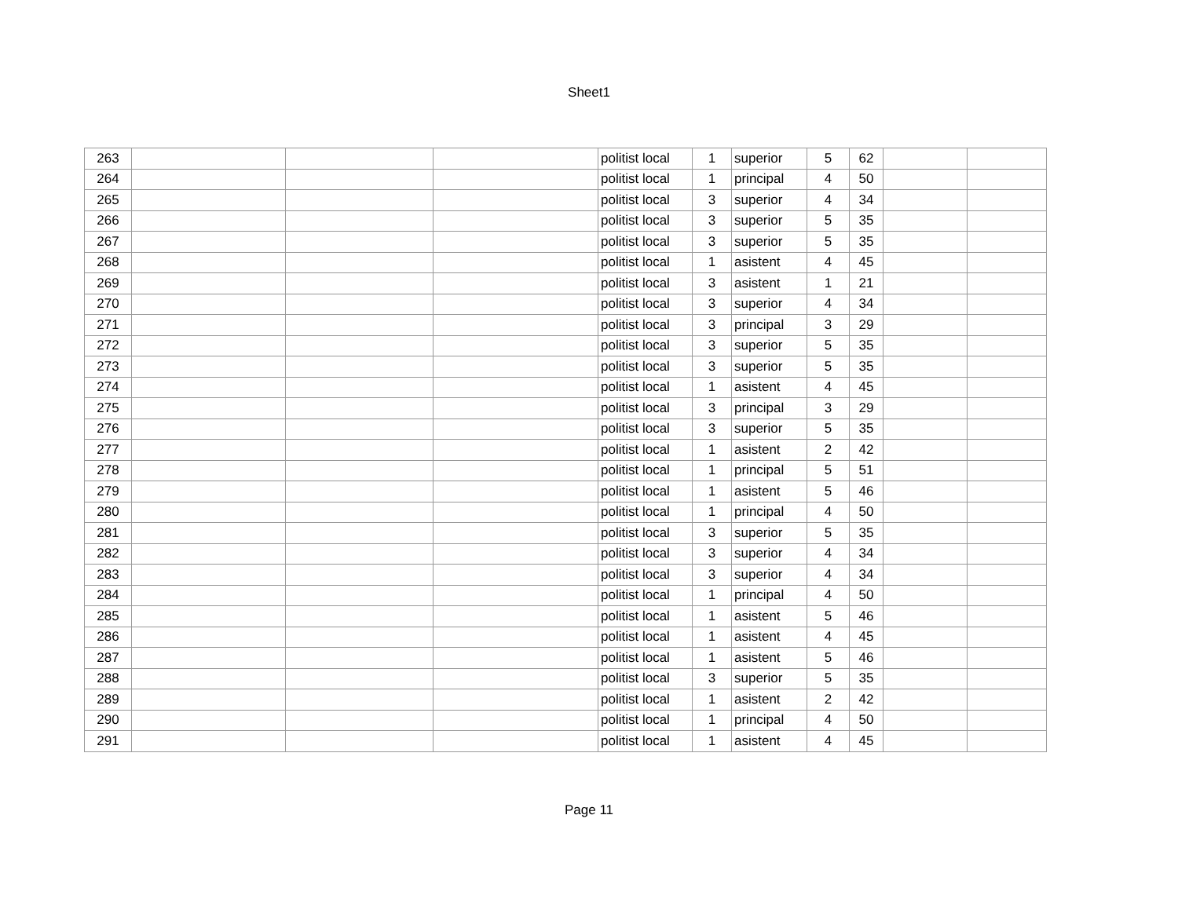Sheet1
| 263 | | | | politist local | 1 | superior | 5 | 62 | | |
| 264 | | | | politist local | 1 | principal | 4 | 50 | | |
| 265 | | | | politist local | 3 | superior | 4 | 34 | | |
| 266 | | | | politist local | 3 | superior | 5 | 35 | | |
| 267 | | | | politist local | 3 | superior | 5 | 35 | | |
| 268 | | | | politist local | 1 | asistent | 4 | 45 | | |
| 269 | | | | politist local | 3 | asistent | 1 | 21 | | |
| 270 | | | | politist local | 3 | superior | 4 | 34 | | |
| 271 | | | | politist local | 3 | principal | 3 | 29 | | |
| 272 | | | | politist local | 3 | superior | 5 | 35 | | |
| 273 | | | | politist local | 3 | superior | 5 | 35 | | |
| 274 | | | | politist local | 1 | asistent | 4 | 45 | | |
| 275 | | | | politist local | 3 | principal | 3 | 29 | | |
| 276 | | | | politist local | 3 | superior | 5 | 35 | | |
| 277 | | | | politist local | 1 | asistent | 2 | 42 | | |
| 278 | | | | politist local | 1 | principal | 5 | 51 | | |
| 279 | | | | politist local | 1 | asistent | 5 | 46 | | |
| 280 | | | | politist local | 1 | principal | 4 | 50 | | |
| 281 | | | | politist local | 3 | superior | 5 | 35 | | |
| 282 | | | | politist local | 3 | superior | 4 | 34 | | |
| 283 | | | | politist local | 3 | superior | 4 | 34 | | |
| 284 | | | | politist local | 1 | principal | 4 | 50 | | |
| 285 | | | | politist local | 1 | asistent | 5 | 46 | | |
| 286 | | | | politist local | 1 | asistent | 4 | 45 | | |
| 287 | | | | politist local | 1 | asistent | 5 | 46 | | |
| 288 | | | | politist local | 3 | superior | 5 | 35 | | |
| 289 | | | | politist local | 1 | asistent | 2 | 42 | | |
| 290 | | | | politist local | 1 | principal | 4 | 50 | | |
| 291 | | | | politist local | 1 | asistent | 4 | 45 | | |
Page 11